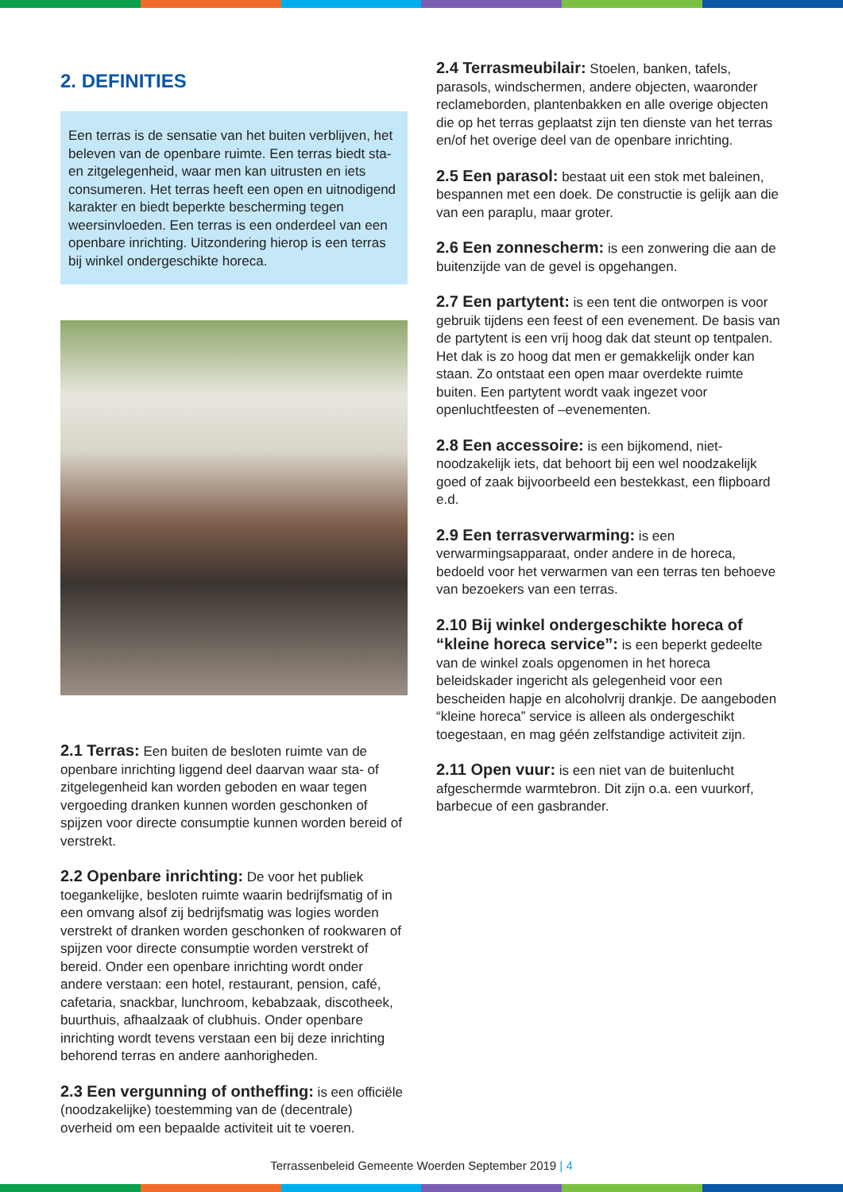2. DEFINITIES
Een terras is de sensatie van het buiten verblijven, het beleven van de openbare ruimte. Een terras biedt sta- en zitgelegenheid, waar men kan uitrusten en iets consumeren. Het terras heeft een open en uitnodigend karakter en biedt beperkte bescherming tegen weersinvloeden. Een terras is een onderdeel van een openbare inrichting. Uitzondering hierop is een terras bij winkel ondergeschikte horeca.
2.1 Terras: Een buiten de besloten ruimte van de openbare inrichting liggend deel daarvan waar sta- of zitgelegenheid kan worden geboden en waar tegen vergoeding dranken kunnen worden geschonken of spijzen voor directe consumptie kunnen worden bereid of verstrekt.
2.2 Openbare inrichting: De voor het publiek toegankelijke, besloten ruimte waarin bedrijfsmatig of in een omvang alsof zij bedrijfsmatig was logies worden verstrekt of dranken worden geschonken of rookwaren of spijzen voor directe consumptie worden verstrekt of bereid. Onder een openbare inrichting wordt onder andere verstaan: een hotel, restaurant, pension, café, cafetaria, snackbar, lunchroom, kebabzaak, discotheek, buurthuis, afhaalzaak of clubhuis. Onder openbare inrichting wordt tevens verstaan een bij deze inrichting behorend terras en andere aanhorigheden.
2.3 Een vergunning of ontheffing: is een officiële (noodzakelijke) toestemming van de (decentrale) overheid om een bepaalde activiteit uit te voeren.
2.4 Terrasmeubilair: Stoelen, banken, tafels, parasols, windschermen, andere objecten, waaronder reclameborden, plantenbakken en alle overige objecten die op het terras geplaatst zijn ten dienste van het terras en/of het overige deel van de openbare inrichting.
2.5 Een parasol: bestaat uit een stok met baleinen, bespannen met een doek. De constructie is gelijk aan die van een paraplu, maar groter.
2.6 Een zonnescherm: is een zonwering die aan de buitenzijde van de gevel is opgehangen.
2.7 Een partytent: is een tent die ontworpen is voor gebruik tijdens een feest of een evenement. De basis van de partytent is een vrij hoog dak dat steunt op tentpalen. Het dak is zo hoog dat men er gemakkelijk onder kan staan. Zo ontstaat een open maar overdekte ruimte buiten. Een partytent wordt vaak ingezet voor openluchtfeesten of –evenementen.
2.8 Een accessoire: is een bijkomend, niet-noodzakelijk iets, dat behoort bij een wel noodzakelijk goed of zaak bijvoorbeeld een bestekkast, een flipboard e.d.
2.9 Een terrasverwarming: is een verwarmingsapparaat, onder andere in de horeca, bedoeld voor het verwarmen van een terras ten behoeve van bezoekers van een terras.
2.10 Bij winkel ondergeschikte horeca of “kleine horeca service”: is een beperkt gedeelte van de winkel zoals opgenomen in het horeca beleidskader ingericht als gelegenheid voor een bescheiden hapje en alcoholvrij drankje. De aangeboden “kleine horeca” service is alleen als ondergeschikt toegestaan, en mag géén zelfstandige activiteit zijn.
2.11 Open vuur: is een niet van de buitenlucht afgeschermde warmtebron. Dit zijn o.a. een vuurkorf, barbecue of een gasbrander.
Terrassenbeleid Gemeente Woerden September 2019 | 4